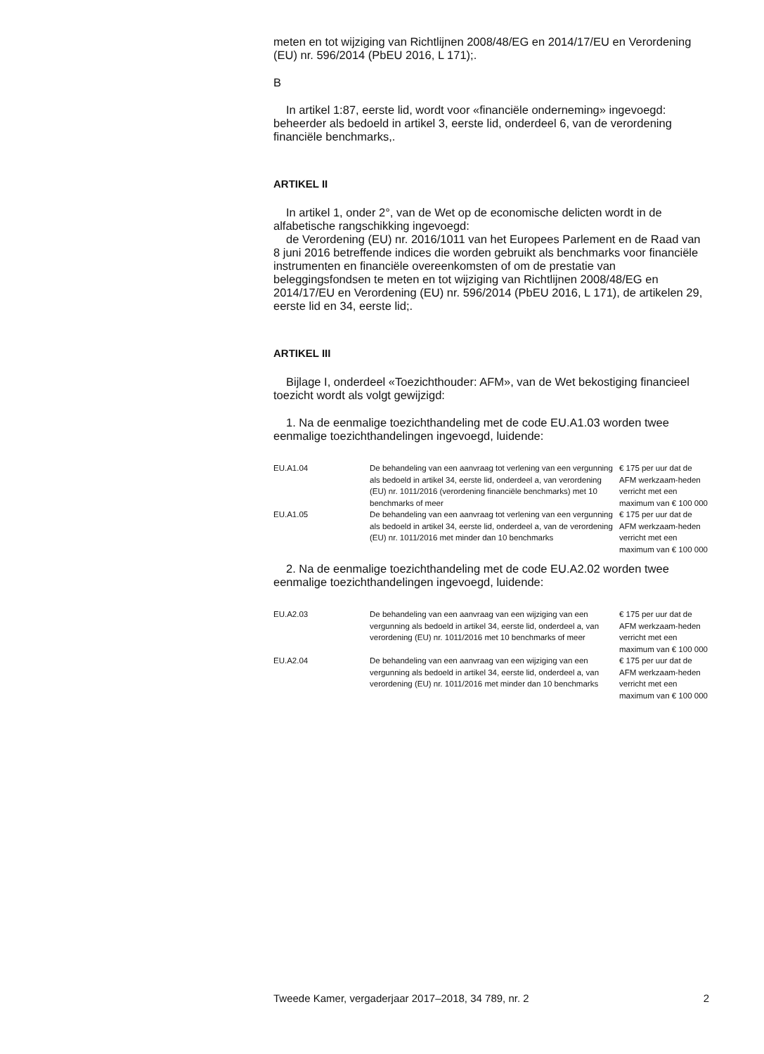meten en tot wijziging van Richtlijnen 2008/48/EG en 2014/17/EU en Verordening (EU) nr. 596/2014 (PbEU 2016, L 171);.
B
In artikel 1:87, eerste lid, wordt voor «financiële onderneming» ingevoegd: beheerder als bedoeld in artikel 3, eerste lid, onderdeel 6, van de verordening financiële benchmarks,.
ARTIKEL II
In artikel 1, onder 2°, van de Wet op de economische delicten wordt in de alfabetische rangschikking ingevoegd:
de Verordening (EU) nr. 2016/1011 van het Europees Parlement en de Raad van 8 juni 2016 betreffende indices die worden gebruikt als benchmarks voor financiële instrumenten en financiële overeenkomsten of om de prestatie van beleggingsfondsen te meten en tot wijziging van Richtlijnen 2008/48/EG en 2014/17/EU en Verordening (EU) nr. 596/2014 (PbEU 2016, L 171), de artikelen 29, eerste lid en 34, eerste lid;.
ARTIKEL III
Bijlage I, onderdeel «Toezichthouder: AFM», van de Wet bekostiging financieel toezicht wordt als volgt gewijzigd:
1. Na de eenmalige toezichthandeling met de code EU.A1.03 worden twee eenmalige toezichthandelingen ingevoegd, luidende:
| EU.A1.04 | De behandeling van een aanvraag tot verlening van een vergunning als bedoeld in artikel 34, eerste lid, onderdeel a, van verordening (EU) nr. 1011/2016 (verordening financiële benchmarks) met 10 benchmarks of meer | € 175 per uur dat de AFM werkzaam-heden verricht met een maximum van € 100 000 |
| EU.A1.05 | De behandeling van een aanvraag tot verlening van een vergunning als bedoeld in artikel 34, eerste lid, onderdeel a, van de verordening (EU) nr. 1011/2016 met minder dan 10 benchmarks | € 175 per uur dat de AFM werkzaam-heden verricht met een maximum van € 100 000 |
2. Na de eenmalige toezichthandeling met de code EU.A2.02 worden twee eenmalige toezichthandelingen ingevoegd, luidende:
| EU.A2.03 | De behandeling van een aanvraag van een wijziging van een vergunning als bedoeld in artikel 34, eerste lid, onderdeel a, van verordening (EU) nr. 1011/2016 met 10 benchmarks of meer | € 175 per uur dat de AFM werkzaam-heden verricht met een maximum van € 100 000 |
| EU.A2.04 | De behandeling van een aanvraag van een wijziging van een vergunning als bedoeld in artikel 34, eerste lid, onderdeel a, van verordening (EU) nr. 1011/2016 met minder dan 10 benchmarks | € 175 per uur dat de AFM werkzaam-heden verricht met een maximum van € 100 000 |
Tweede Kamer, vergaderjaar 2017–2018, 34 789, nr. 2 2